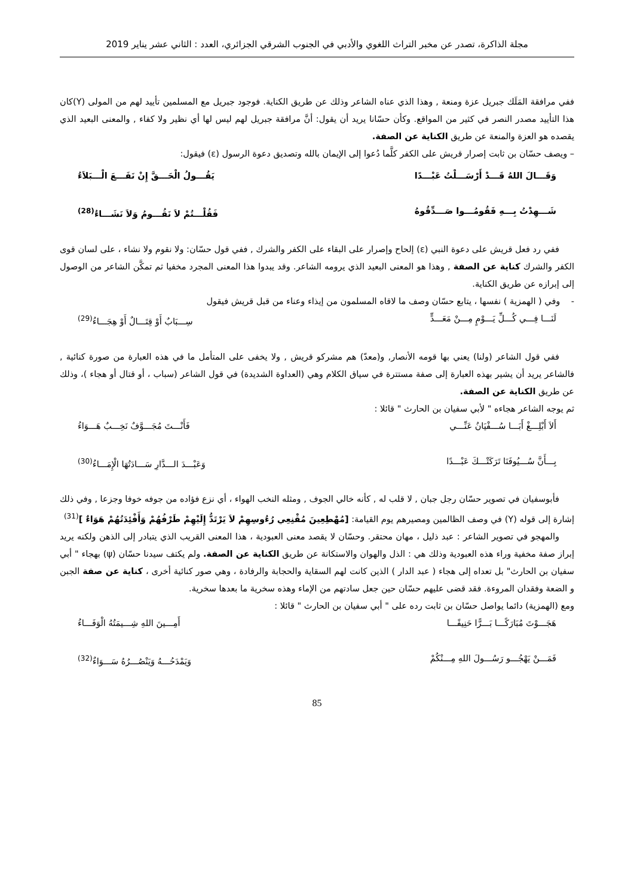مجلة الذاكرة، تصدر عن مخبر التراث اللغوي والأدبي في الجنوب الشرقي الجزائري، العدد : الثاني عشر يناير 2019
ففي مرافقة المَلَك جبريل عزة ومنعة , وهذا الذي عناه الشاعر وذلك عن طريق الكناية. فوجود جبريل مع المسلمين تأييد لهم من المولى (Y)كان هذا التأييد مصدر النصر في كثير من المواقع. وكأن حسّانا يريد أن يقول: أنَّ مرافقة جبريل لهم ليس لها أي نظير ولا كفاء , والمعنى البعيد الذي يقصده هو العزة والمنعة عن طريق الكناية عن الصفة.
– ويصف حسّان بن ثابت إصرار قريش على الكفر كلَّما دُعوا إلى الإيمان بالله وتصديق دعوة الرسول (ε) فيقول:
وَقَـــالَ اللهُ قَـــدْ أَرْسَـــلْتُ عَبْـــدًا يَقُـــولُ الْحَـــقَّ إِنْ نَفَـــعَ الْـــبَلاَءُ
شَـــهِدْتُ بِـــهِ فَقُومُـــوا صَـــدِّقُوهُ فَقُلْـــتُمْ لاَ نَقُـــومُ وَلاَ نَشَـــاءُ<sup>(28)</sup>
ففي رد فعل قريش على دعوة النبي (ε) إلحاح وإصرار على البقاء على الكفر والشرك , ففي قول حسّان: ولا نقوم ولا نشاء ، على لسان قوى الكفر والشرك كناية عن الصفة , وهذا هو المعنى البعيد الذي يرومه الشاعر. وقد يبدوا هذا المعنى المجرد مخفيا ثم تمكَّن الشاعر من الوصول إلى إبرازه عن طريق الكناية.
- وفي ( الهمزية ) نفسها ، يتابع حسّان وصف ما لاقاه المسلمون من إيذاء وعناء من قبل قريش فيقول
لَنَـــا فِـــي كُـــلِّ يَـــوْمٍ مِـــنْ مَعَـــدٍّ سِـــبَابٌ أَوْ قِتَـــالٌ أَوْ هِجَـــاءُ<sup>(29)</sup>
ففي قول الشاعر (ولنا) يعني بها قومه الأنصار, و(معدّ) هم مشركو قريش , ولا يخفى على المتأمل ما في هذه العبارة من صورة كنائية , فالشاعر يريد أن يشير بهذه العبارة إلى صفة مستترة في سياق الكلام وهي (العداوة الشديدة) في قول الشاعر (سباب ، أو قتال أو هجاء )، وذلك عن طريق الكناية عن الصفة.
ثم يوجه الشاعر هجاءه " لأبي سفيان بن الحارث " قائلا :
أَلاَ أَبْلِـــغْ أَبَـــا سُـــفْيَانُ عَنِّـــي فَأَنْـــتَ مُجَـــوَّفٌ نَخِـــبٌ هَـــوَاءُ
بِـــأَنَّ سُـــيُوفَنَا تَرَكَتْـــكَ عَبْـــدًا وَعَبْـــدَ الـــدَّارِ سَـــادَتُهَا الْإِمَـــاءُ<sup>(30)</sup>
فأبوسفيان في تصوير حسّان رجل جبان , لا قلب له , كأنه خالي الجوف , ومثله النخب الهواء ، أي نزع فؤاده من جوفه خوفا وجزعا , وفي ذلك إشارة إلى قوله (Y) في وصف الظالمين ومصيرهم يوم القيامة: [مُهْطِعِينَ مُقْنِعِي رُءُوسِهِمْ لاَ يَرْتَدُّ إِلَيْهِمْ طَرْفُهُمْ وَأَفْئِدَتُهُمْ هَوَاءٌ ]<sup>(31)</sup>
والمهجو في تصوير الشاعر : عبد ذليل ، مهان محتقر. وحسّان لا يقصد معنى العبودية ، هذا المعنى القريب الذي يتبادر إلى الذهن ولكنه يريد إبراز صفة مخفية وراء هذه العبودية وذلك هي : الذل والهوان والاستكانة عن طريق الكناية عن الصفة. ولم يكتف سيدنا حسّان (ψ) بهجاء " أبي سفيان بن الحارث" بل تعداه إلى هجاء ( عبد الدار ) الذين كانت لهم السقاية والحجابة والرفادة ، وهي صور كنائية أخرى ، كناية عن صفة الجبن و الضعة وفقدان المروءة. فقد قضى عليهم حسّان حين جعل سادتهم من الإماء وهذه سخرية ما بعدها سخرية.
ومع (الهمزية) دائما يواصل حسّان بن ثابت رده على " أبي سفيان بن الحارث " قائلا :
هَجَـــوْتَ مُبَارَكًـــا بَـــرًّا حَنِيفًـــا أَمِـــينَ اللهِ شِـــيمَتُهُ الْوَفَـــاءُ
فَمَـــنْ يَهْجُـــو رَسُـــولَ اللهِ مِـــنْكُمْ وَيَمْدَحُـــهُ وَيَنْصُـــرُهُ سَـــوَاءٌ<sup>(32)</sup>
85